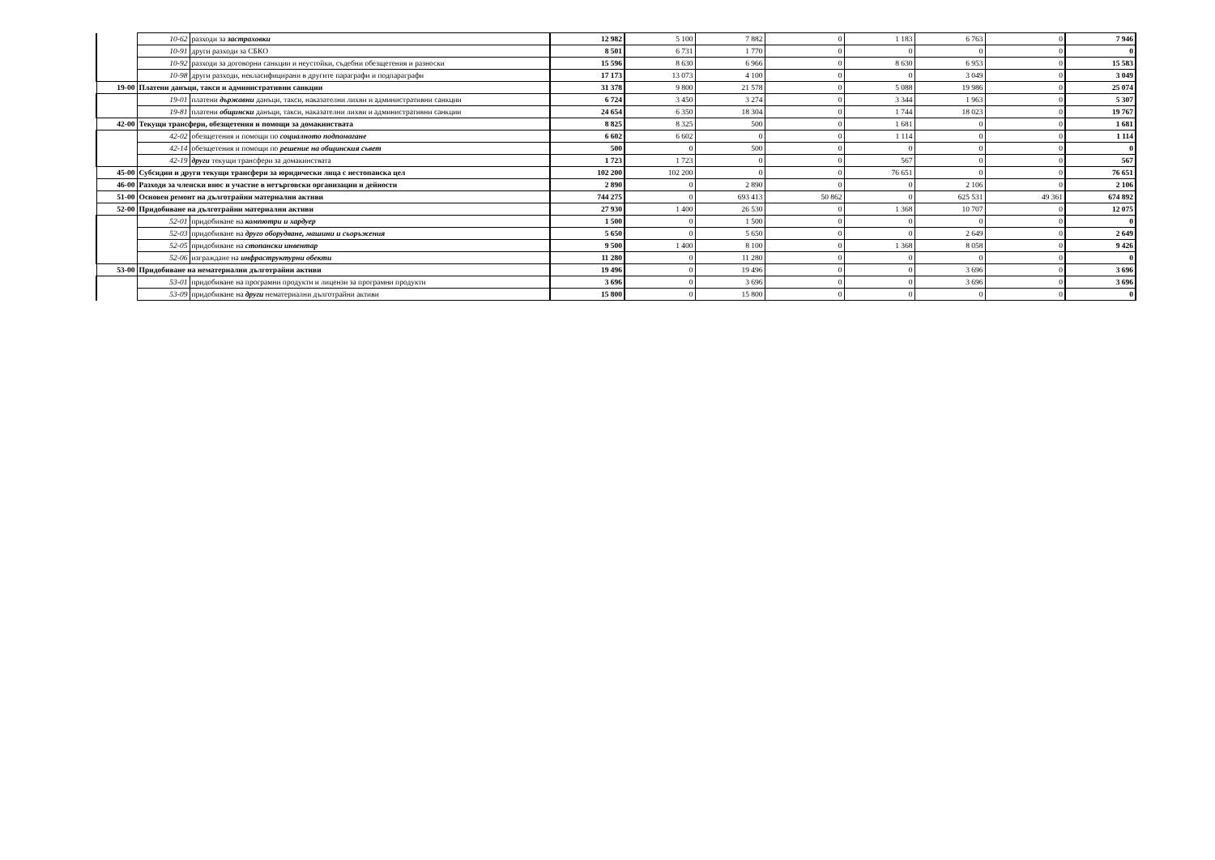| | 10-62 | разходи за застраховки | 12 982 | 5 100 | 7 882 | 0 | 1 183 | 6 763 | 0 | 7 946 |
| | 10-91 | други разходи за СБКО | 8 501 | 6 731 | 1 770 | 0 | 0 | 0 | 0 | 0 |
| | 10-92 | разходи за договорни санкции и неустойки, съдебни обезщетения и разноски | 15 596 | 8 630 | 6 966 | 0 | 8 630 | 6 953 | 0 | 15 583 |
| | 10-98 | други разходи, некласифицирани в другите параграфи и подпараграфи | 17 173 | 13 073 | 4 100 | 0 | 0 | 3 049 | 0 | 3 049 |
| 19-00 | Платени данъци, такси и административни санкции | | 31 378 | 9 800 | 21 578 | 0 | 5 088 | 19 986 | 0 | 25 074 |
| | 19-01 | платени държавни данъци, такси, наказателни лихви и административни санкции | 6 724 | 3 450 | 3 274 | 0 | 3 344 | 1 963 | 0 | 5 307 |
| | 19-81 | платени общински данъци, такси, наказателни лихви и административни санкции | 24 654 | 6 350 | 18 304 | 0 | 1 744 | 18 023 | 0 | 19 767 |
| 42-00 | Текущи трансфери, обезщетения и помощи за домакинствата | | 8 825 | 8 325 | 500 | 0 | 1 681 | 0 | 0 | 1 681 |
| | 42-02 | обезщетения и помощи по социалното подпомагане | 6 602 | 6 602 | 0 | 0 | 1 114 | 0 | 0 | 1 114 |
| | 42-14 | обезщетения и помощи по решение на общинския съвет | 500 | 0 | 500 | 0 | 0 | 0 | 0 | 0 |
| | 42-19 | други текущи трансфери за домакинствата | 1 723 | 1 723 | 0 | 0 | 567 | 0 | 0 | 567 |
| 45-00 | Субсидии и други текущи трансфери за юридически лица с нестопанска цел | | 102 200 | 102 200 | 0 | 0 | 76 651 | 0 | 0 | 76 651 |
| 46-00 | Разходи за членски внос и участие в нетърговски организации и дейности | | 2 890 | 0 | 2 890 | 0 | 0 | 2 106 | 0 | 2 106 |
| 51-00 | Основен ремонт на дълготрайни материални активи | | 744 275 | 0 | 693 413 | 50 862 | 0 | 625 531 | 49 361 | 674 892 |
| 52-00 | Придобиване на дълготрайни материални активи | | 27 930 | 1 400 | 26 530 | 0 | 1 368 | 10 707 | 0 | 12 075 |
| | 52-01 | придобиване на компютри и хардуер | 1 500 | 0 | 1 500 | 0 | 0 | 0 | 0 | 0 |
| | 52-03 | придобиване на друго оборудване, машини и съоръжения | 5 650 | 0 | 5 650 | 0 | 0 | 2 649 | 0 | 2 649 |
| | 52-05 | придобиване на стопански инвентар | 9 500 | 1 400 | 8 100 | 0 | 1 368 | 8 058 | 0 | 9 426 |
| | 52-06 | изграждане на инфраструктурни обекти | 11 280 | 0 | 11 280 | 0 | 0 | 0 | 0 | 0 |
| 53-00 | Придобиване на нематериални дълготрайни активи | | 19 496 | 0 | 19 496 | 0 | 0 | 3 696 | 0 | 3 696 |
| | 53-01 | придобиване на програмни продукти и лицензи за програмни продукти | 3 696 | 0 | 3 696 | 0 | 0 | 3 696 | 0 | 3 696 |
| | 53-09 | придобиване на други нематериални дълготрайни активи | 15 800 | 0 | 15 800 | 0 | 0 | 0 | 0 | 0 |